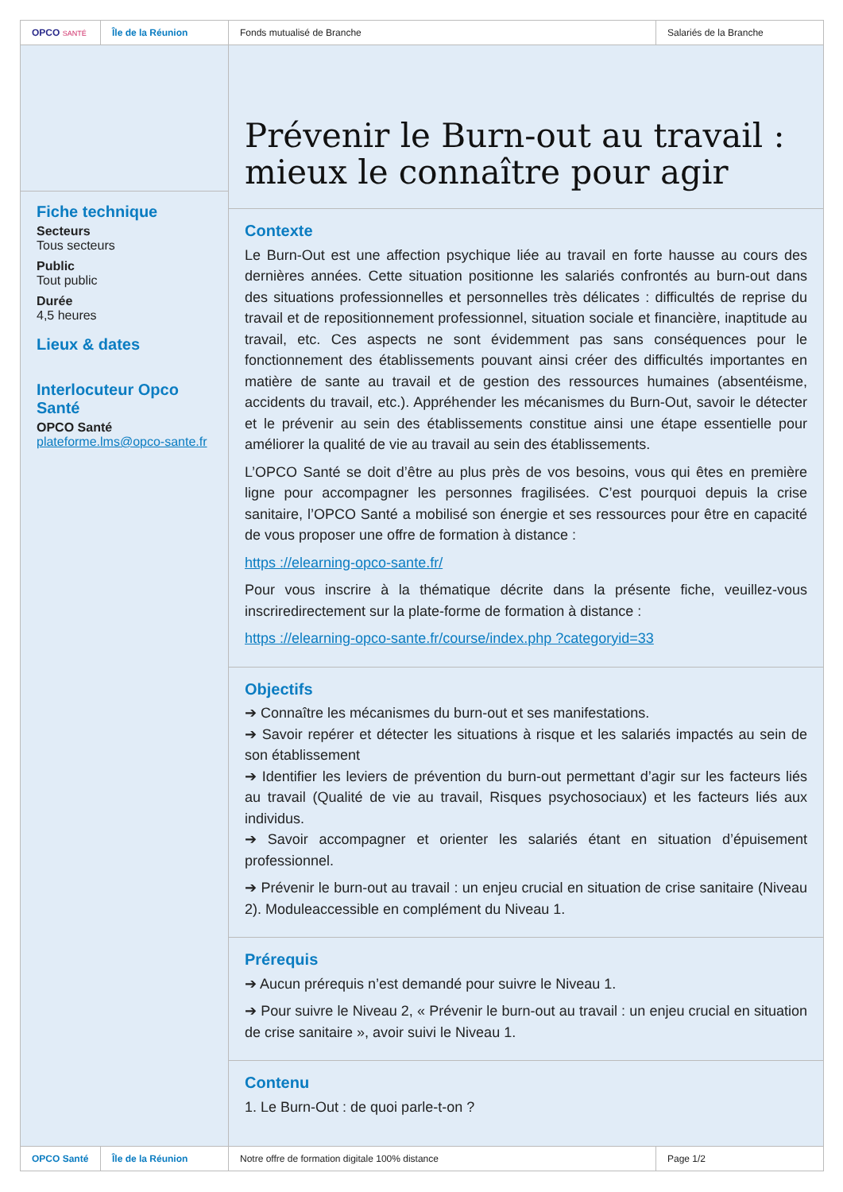OPCO SANTÉ
Île de la Réunion Fonds mutualisé de Branche Salariés de la Branche
Fiche technique
Secteurs
Tous secteurs
Public
Tout public
Durée
4,5 heures
Lieux & dates
Interlocuteur Opco Santé
OPCO Santé
plateforme.lms@opco-sante.fr
Prévenir le Burn-out au travail : mieux le connaître pour agir
Contexte
Le Burn-Out est une affection psychique liée au travail en forte hausse au cours des dernières années. Cette situation positionne les salariés confrontés au burn-out dans des situations professionnelles et personnelles très délicates : difficultés de reprise du travail et de repositionnement professionnel, situation sociale et financière, inaptitude au travail, etc. Ces aspects ne sont évidemment pas sans conséquences pour le fonctionnement des établissements pouvant ainsi créer des difficultés importantes en matière de sante au travail et de gestion des ressources humaines (absentéisme, accidents du travail, etc.). Appréhender les mécanismes du Burn-Out, savoir le détecter et le prévenir au sein des établissements constitue ainsi une étape essentielle pour améliorer la qualité de vie au travail au sein des établissements.
L’OPCO Santé se doit d’être au plus près de vos besoins, vous qui êtes en première ligne pour accompagner les personnes fragilisées. C’est pourquoi depuis la crise sanitaire, l’OPCO Santé a mobilisé son énergie et ses ressources pour être en capacité de vous proposer une offre de formation à distance :
https ://elearning-opco-sante.fr/
Pour vous inscrire à la thématique décrite dans la présente fiche, veuillez-vous inscriredirectement sur la plate-forme de formation à distance :
https ://elearning-opco-sante.fr/course/index.php ?categoryid=33
Objectifs
➔ Connaître les mécanismes du burn-out et ses manifestations.
➔ Savoir repérer et détecter les situations à risque et les salariés impactés au sein de son établissement
➔ Identifier les leviers de prévention du burn-out permettant d’agir sur les facteurs liés au travail (Qualité de vie au travail, Risques psychosociaux) et les facteurs liés aux individus.
➔ Savoir accompagner et orienter les salariés étant en situation d’épuisement professionnel.
➔ Prévenir le burn-out au travail : un enjeu crucial en situation de crise sanitaire (Niveau 2). Moduleaccessible en complément du Niveau 1.
Prérequis
➔ Aucun prérequis n’est demandé pour suivre le Niveau 1.
➔ Pour suivre le Niveau 2, « Prévenir le burn-out au travail : un enjeu crucial en situation de crise sanitaire », avoir suivi le Niveau 1.
Contenu
1. Le Burn-Out : de quoi parle-t-on ?
OPCO Santé Île de la Réunion Notre offre de formation digitale 100% distance Page 1/2